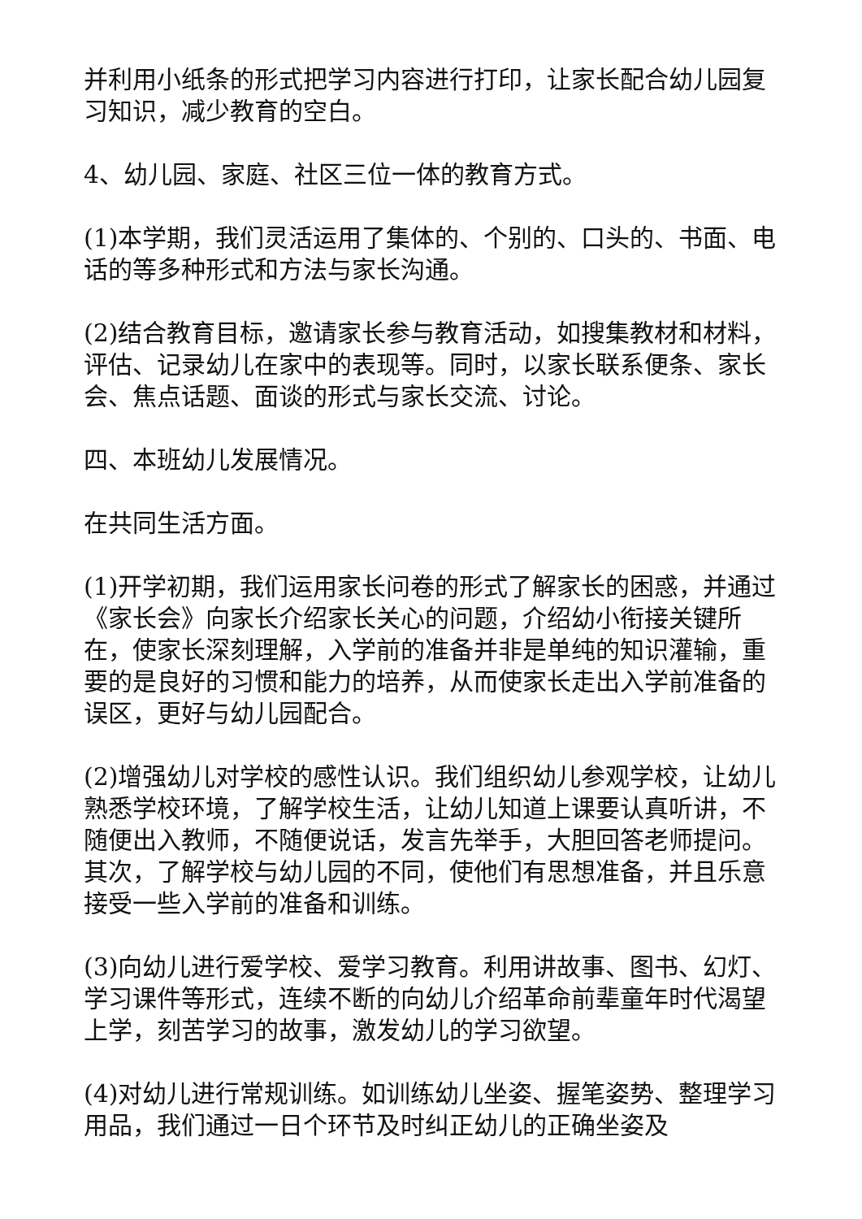并利用小纸条的形式把学习内容进行打印，让家长配合幼儿园复习知识，减少教育的空白。
4、幼儿园、家庭、社区三位一体的教育方式。
(1)本学期，我们灵活运用了集体的、个别的、口头的、书面、电话的等多种形式和方法与家长沟通。
(2)结合教育目标，邀请家长参与教育活动，如搜集教材和材料，评估、记录幼儿在家中的表现等。同时，以家长联系便条、家长会、焦点话题、面谈的形式与家长交流、讨论。
四、本班幼儿发展情况。
在共同生活方面。
(1)开学初期，我们运用家长问卷的形式了解家长的困惑，并通过《家长会》向家长介绍家长关心的问题，介绍幼小衔接关键所在，使家长深刻理解，入学前的准备并非是单纯的知识灌输，重要的是良好的习惯和能力的培养，从而使家长走出入学前准备的误区，更好与幼儿园配合。
(2)增强幼儿对学校的感性认识。我们组织幼儿参观学校，让幼儿熟悉学校环境，了解学校生活，让幼儿知道上课要认真听讲，不随便出入教师，不随便说话，发言先举手，大胆回答老师提问。其次，了解学校与幼儿园的不同，使他们有思想准备，并且乐意接受一些入学前的准备和训练。
(3)向幼儿进行爱学校、爱学习教育。利用讲故事、图书、幻灯、学习课件等形式，连续不断的向幼儿介绍革命前辈童年时代渴望上学，刻苦学习的故事，激发幼儿的学习欲望。
(4)对幼儿进行常规训练。如训练幼儿坐姿、握笔姿势、整理学习用品，我们通过一日个环节及时纠正幼儿的正确坐姿及